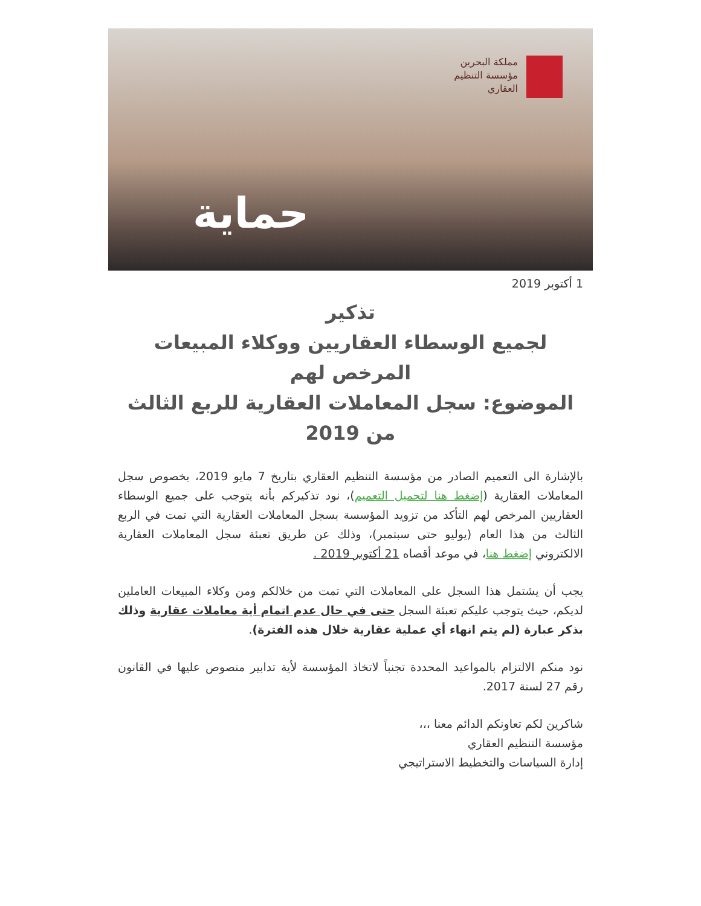مملكة البحرين
مؤسسة التنظيم
العقاري
حماية
1 أكتوبر 2019
تذكير
لجميع الوسطاء العقاريين ووكلاء المبيعات المرخص لهم
الموضوع: سجل المعاملات العقارية للربع الثالث من 2019
بالإشارة الى التعميم الصادر من مؤسسة التنظيم العقاري بتاريخ 7 مايو 2019، بخصوص سجل المعاملات العقارية (إضغط هنا لتحميل التعميم)، نود تذكيركم بأنه يتوجب على جميع الوسطاء العقاريين المرخص لهم التأكد من تزويد المؤسسة بسجل المعاملات العقارية التي تمت في الربع الثالث من هذا العام (يوليو حتى سبتمبر)، وذلك عن طريق تعبئة سجل المعاملات العقارية الالكتروني إضغط هنا، في موعد أقصاه 21 أكتوبر 2019 .
يجب أن يشتمل هذا السجل على المعاملات التي تمت من خلالكم ومن وكلاء المبيعات العاملين لديكم، حيث يتوجب عليكم تعبئة السجل حتى في حال عدم اتمام أية معاملات عقارية وذلك بذكر عبارة (لم يتم انهاء أي عملية عقارية خلال هذه الفترة).
نود منكم الالتزام بالمواعيد المحددة تجنباً لاتخاذ المؤسسة لأية تدابير منصوص عليها في القانون رقم 27 لسنة 2017.
شاكرين لكم تعاونكم الدائم معنا ،،،
مؤسسة التنظيم العقاري
إدارة السياسات والتخطيط الاستراتيجي